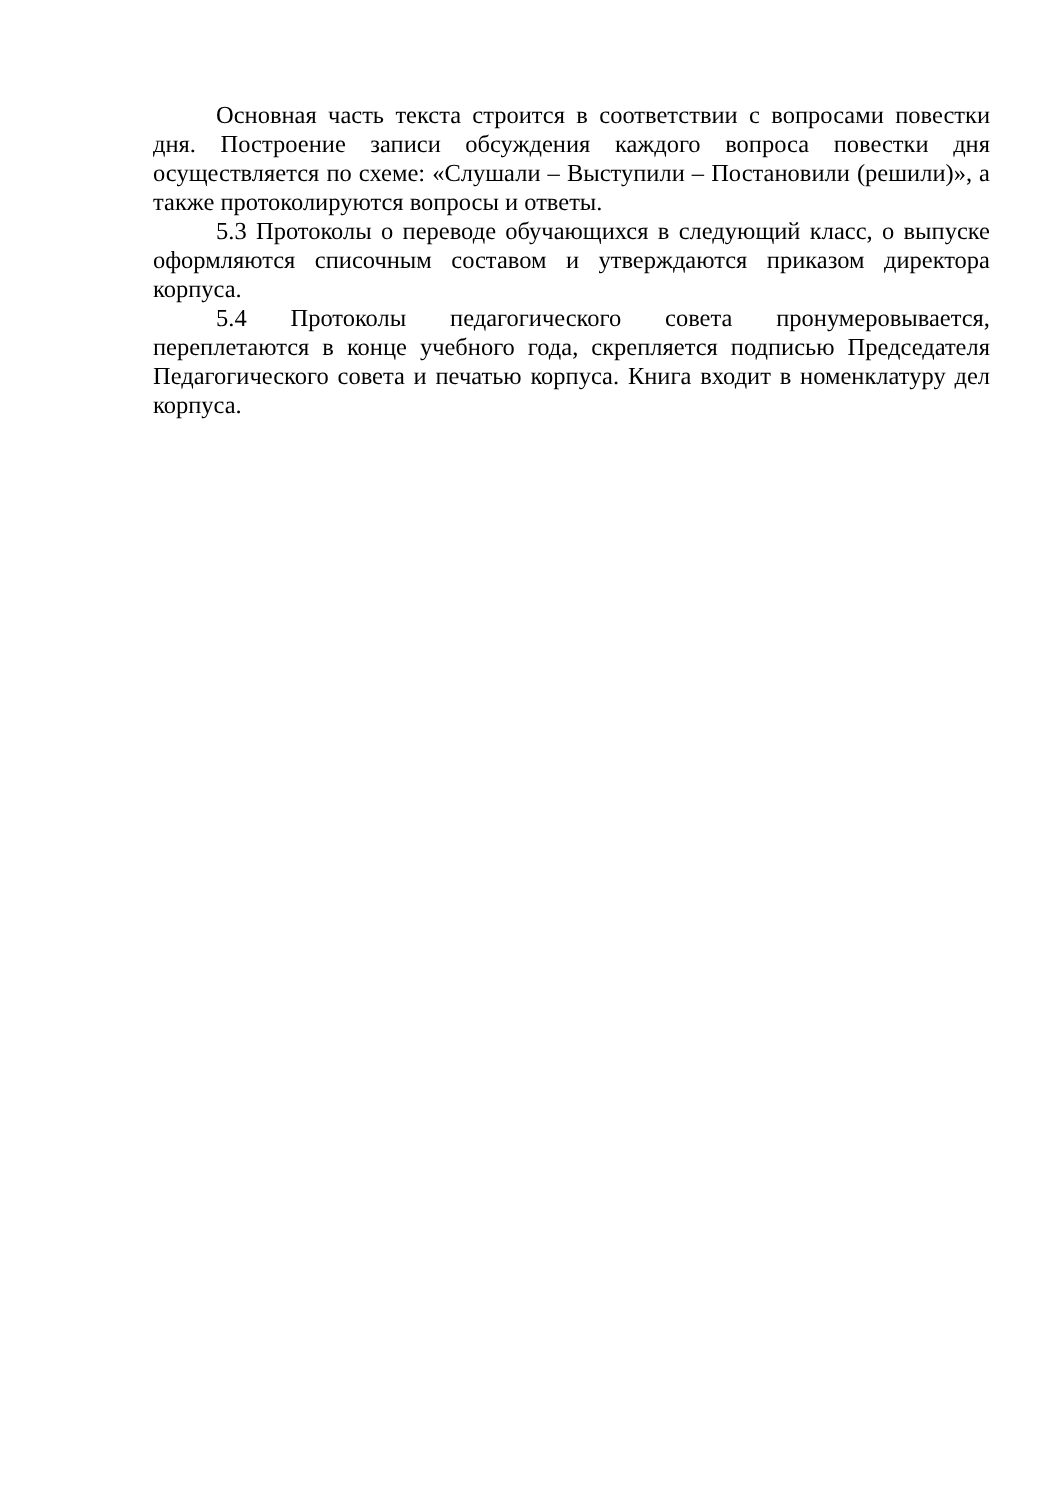Основная часть текста строится в соответствии с вопросами повестки дня. Построение записи обсуждения каждого вопроса повестки дня осуществляется по схеме: «Слушали – Выступили – Постановили (решили)», а также протоколируются вопросы и ответы.
5.3 Протоколы о переводе обучающихся в следующий класс, о выпуске оформляются списочным составом и утверждаются приказом директора корпуса.
5.4 Протоколы педагогического совета пронумеровывается, переплетаются в конце учебного года, скрепляется подписью Председателя Педагогического совета и печатью корпуса. Книга входит в номенклатуру дел корпуса.